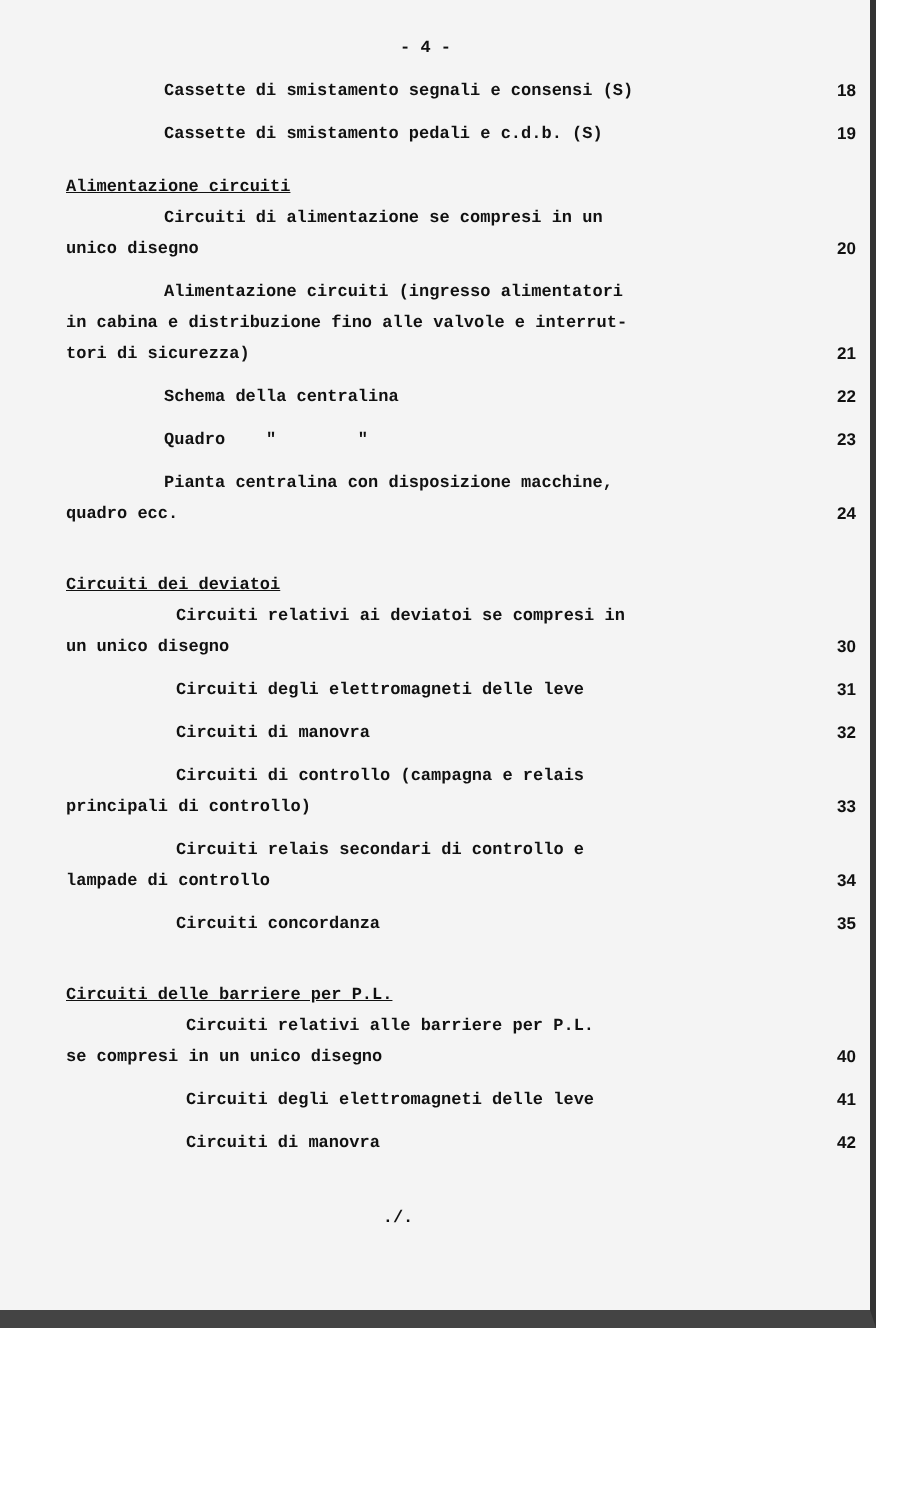- 4 -
Cassette di smistamento segnali e consensi (S) 18
Cassette di smistamento pedali e c.d.b. (S) 19
Alimentazione circuiti
Circuiti di alimentazione se compresi in un
unico disegno 20
Alimentazione circuiti (ingresso alimentatori
in cabina e distribuzione fino alle valvole e interrut-
tori di sicurezza) 21
Schema della centralina 22
Quadro " " 23
Pianta centralina con disposizione macchine,
quadro ecc. 24
Circuiti dei deviatoi
Circuiti relativi ai deviatoi se compresi in
un unico disegno 30
Circuiti degli elettromagneti delle leve 31
Circuiti di manovra 32
Circuiti di controllo (campagna e relais
principali di controllo) 33
Circuiti relais secondari di controllo e
lampade di controllo 34
Circuiti concordanza 35
Circuiti delle barriere per P.L.
Circuiti relativi alle barriere per P.L.
se compresi in un unico disegno 40
Circuiti degli elettromagneti delle leve 41
Circuiti di manovra 42
./.